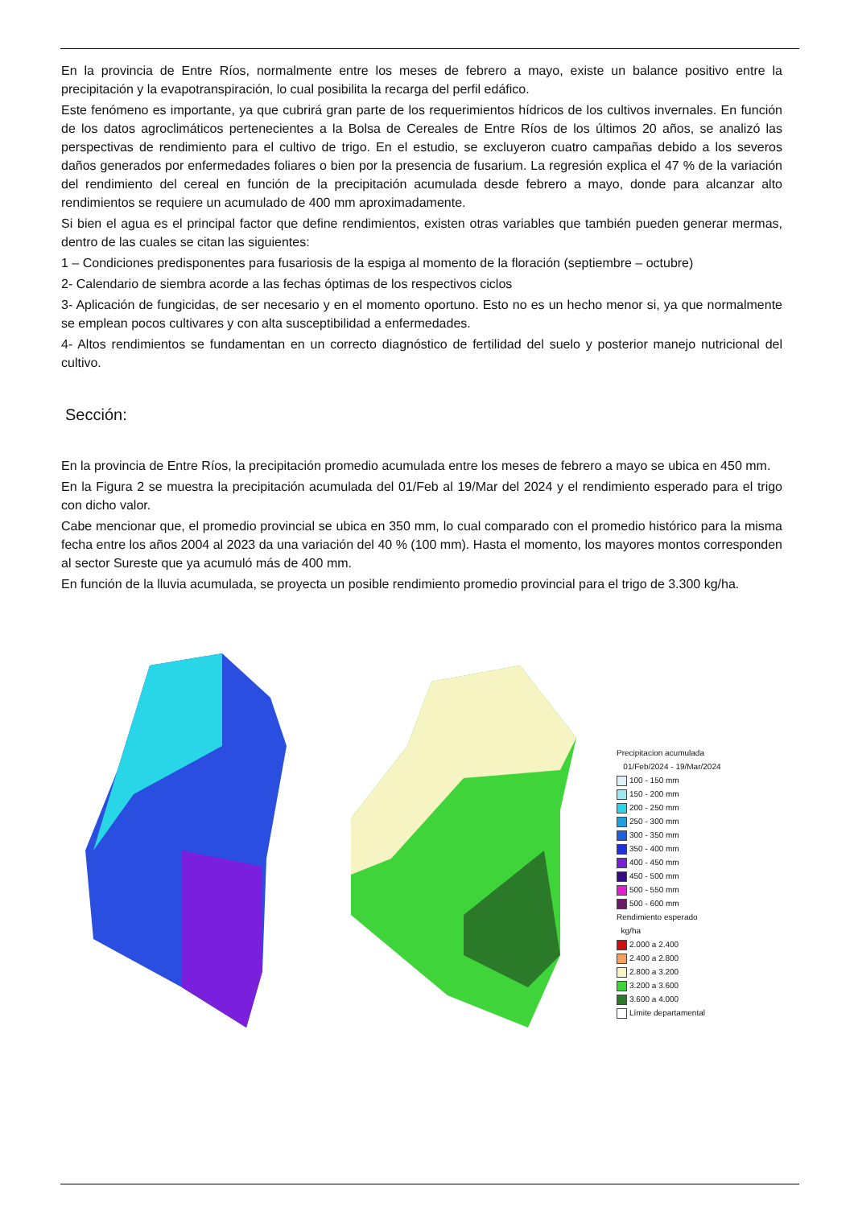En la provincia de Entre Ríos, normalmente entre los meses de febrero a mayo, existe un balance positivo entre la precipitación y la evapotranspiración, lo cual posibilita la recarga del perfil edáfico.
Este fenómeno es importante, ya que cubrirá gran parte de los requerimientos hídricos de los cultivos invernales. En función de los datos agroclimáticos pertenecientes a la Bolsa de Cereales de Entre Ríos de los últimos 20 años, se analizó las perspectivas de rendimiento para el cultivo de trigo. En el estudio, se excluyeron cuatro campañas debido a los severos daños generados por enfermedades foliares o bien por la presencia de fusarium. La regresión explica el 47 % de la variación del rendimiento del cereal en función de la precipitación acumulada desde febrero a mayo, donde para alcanzar alto rendimientos se requiere un acumulado de 400 mm aproximadamente.
Si bien el agua es el principal factor que define rendimientos, existen otras variables que también pueden generar mermas, dentro de las cuales se citan las siguientes:
1 – Condiciones predisponentes para fusariosis de la espiga al momento de la floración (septiembre – octubre)
2- Calendario de siembra acorde a las fechas óptimas de los respectivos ciclos
3- Aplicación de fungicidas, de ser necesario y en el momento oportuno. Esto no es un hecho menor si, ya que normalmente se emplean pocos cultivares y con alta susceptibilidad a enfermedades.
4- Altos rendimientos se fundamentan en un correcto diagnóstico de fertilidad del suelo y posterior manejo nutricional del cultivo.
Sección:
En la provincia de Entre Ríos, la precipitación promedio acumulada entre los meses de febrero a mayo se ubica en 450 mm.
En la Figura 2 se muestra la precipitación acumulada del 01/Feb al 19/Mar del 2024 y el rendimiento esperado para el trigo con dicho valor.
Cabe mencionar que, el promedio provincial se ubica en 350 mm, lo cual comparado con el promedio histórico para la misma fecha entre los años 2004 al 2023 da una variación del 40 % (100 mm). Hasta el momento, los mayores montos corresponden al sector Sureste que ya acumuló más de 400 mm.
En función de la lluvia acumulada, se proyecta un posible rendimiento promedio provincial para el trigo de 3.300 kg/ha.
Precipitacion acumulada
01/Feb/2024 - 19/Mar/2024
100 - 150 mm
150 - 200 mm
200 - 250 mm
250 - 300 mm
300 - 350 mm
350 - 400 mm
400 - 450 mm
450 - 500 mm
500 - 550 mm
500 - 600 mm
Rendimiento esperado
kg/ha
2.000 a 2.400
2.400 a 2.800
2.800 a 3.200
3.200 a 3.600
3.600 a 4.000
Límite departamental